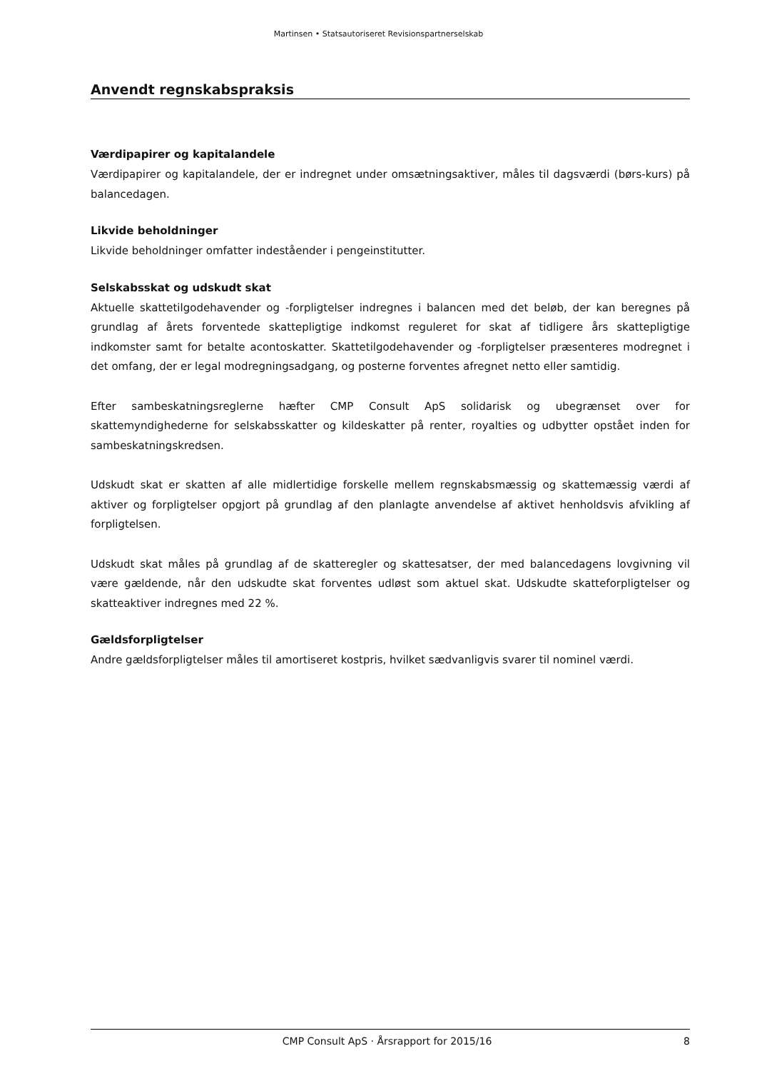Martinsen • Statsautoriseret Revisionspartnerselskab
Anvendt regnskabspraksis
Værdipapirer og kapitalandele
Værdipapirer og kapitalandele, der er indregnet under omsætningsaktiver, måles til dagsværdi (børs-kurs) på balancedagen.
Likvide beholdninger
Likvide beholdninger omfatter indeståender i pengeinstitutter.
Selskabsskat og udskudt skat
Aktuelle skattetilgodehavender og -forpligtelser indregnes i balancen med det beløb, der kan beregnes på grundlag af årets forventede skattepligtige indkomst reguleret for skat af tidligere års skattepligtige indkomster samt for betalte acontoskatter. Skattetilgodehavender og -forpligtelser præsenteres modregnet i det omfang, der er legal modregningsadgang, og posterne forventes afregnet netto eller samtidig.
Efter sambeskatningsreglerne hæfter CMP Consult ApS solidarisk og ubegrænset over for skattemyndighederne for selskabsskatter og kildeskatter på renter, royalties og udbytter opstået inden for sambeskatningskredsen.
Udskudt skat er skatten af alle midlertidige forskelle mellem regnskabsmæssig og skattemæssig værdi af aktiver og forpligtelser opgjort på grundlag af den planlagte anvendelse af aktivet henholdsvis afvikling af forpligtelsen.
Udskudt skat måles på grundlag af de skatteregler og skattesatser, der med balancedagens lovgivning vil være gældende, når den udskudte skat forventes udløst som aktuel skat. Udskudte skatteforpligtelser og skatteaktiver indregnes med 22 %.
Gældsforpligtelser
Andre gældsforpligtelser måles til amortiseret kostpris, hvilket sædvanligvis svarer til nominel værdi.
CMP Consult ApS · Årsrapport for 2015/16 8